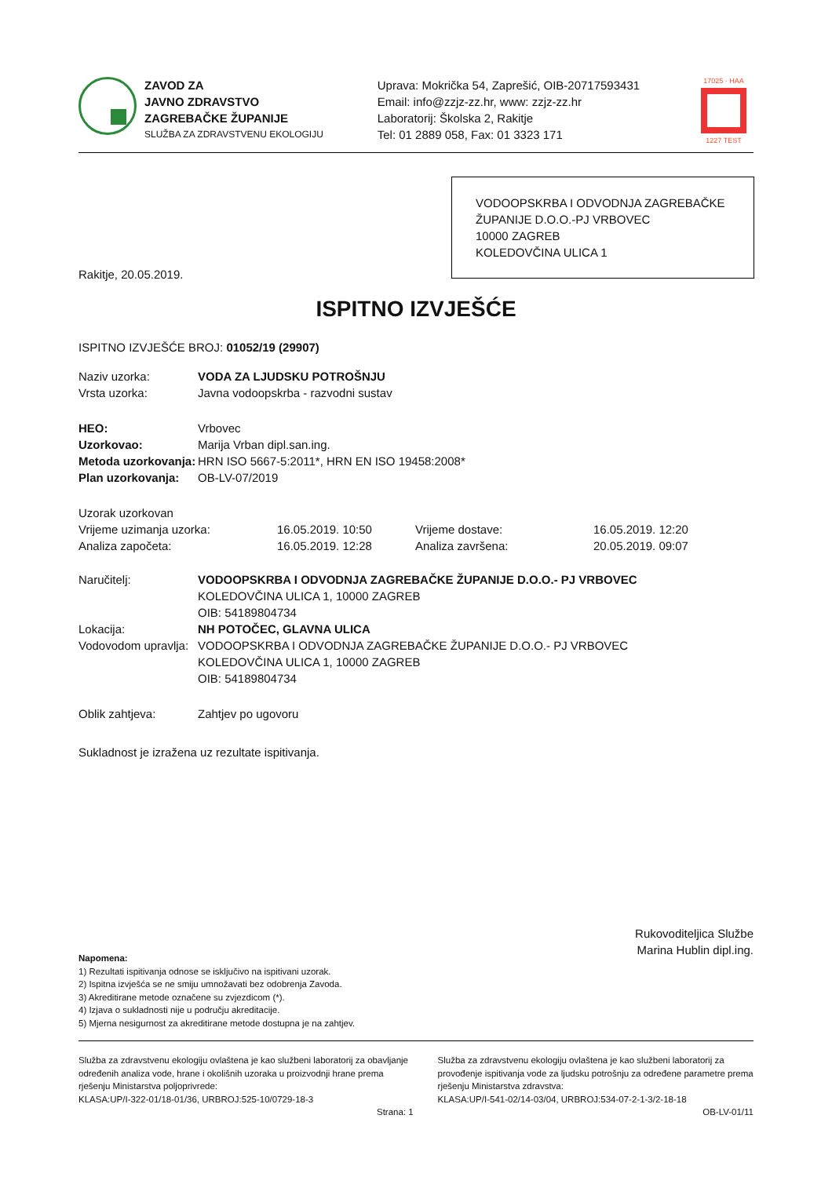ZAVOD ZA
JAVNO ZDRAVSTVO
ZAGREBAČKE ŽUPANIJE
SLUŽBA ZA ZDRAVSTVENU EKOLOGIJU
Uprava: Mokrička 54, Zaprešić, OIB-20717593431
Email: info@zzjz-zz.hr, www: zzjz-zz.hr
Laboratorij: Školska 2, Rakitje
Tel: 01 2889 058, Fax: 01 3323 171
17025 · HAA
1227 TEST
VODOOPSKRBA I ODVODNJA ZAGREBAČKE ŽUPANIJE D.O.O.-PJ VRBOVEC
10000 ZAGREB
KOLEDOVČINA ULICA 1
Rakitje, 20.05.2019.
ISPITNO IZVJEŠĆE
ISPITNO IZVJEŠĆE BROJ: 01052/19 (29907)
| Naziv uzorka: | VODA ZA LJUDSKU POTROŠNJU |
| Vrsta uzorka: | Javna vodoopskrba - razvodni sustav |
| HEO: | Vrbovec |
| Uzorkovao: | Marija Vrban dipl.san.ing. |
| Metoda uzorkovanja: | HRN ISO 5667-5:2011*, HRN EN ISO 19458:2008* |
| Plan uzorkovanja: | OB-LV-07/2019 |
| Uzorak uzorkovan | | | |
| Vrijeme uzimanja uzorka: | 16.05.2019. 10:50 | Vrijeme dostave: | 16.05.2019. 12:20 |
| Analiza započeta: | 16.05.2019. 12:28 | Analiza završena: | 20.05.2019. 09:07 |
| Naručitelj: | VODOOPSKRBA I ODVODNJA ZAGREBAČKE ŽUPANIJE D.O.O.- PJ VRBOVEC KOLEDOVČINA ULICA 1, 10000 ZAGREB OIB: 54189804734 |
| Lokacija: | NH POTOČEC, GLAVNA ULICA |
| Vodovodom upravlja: | VODOOPSKRBA I ODVODNJA ZAGREBAČKE ŽUPANIJE D.O.O.- PJ VRBOVEC KOLEDOVČINA ULICA 1, 10000 ZAGREB OIB: 54189804734 |
| Oblik zahtjeva: | Zahtjev po ugovoru |
Sukladnost je izražena uz rezultate ispitivanja.
Rukovoditeljica Službe
Marina Hublin dipl.ing.
Napomena:
1) Rezultati ispitivanja odnose se isključivo na ispitivani uzorak.
2) Ispitna izvješća se ne smiju umnožavati bez odobrenja Zavoda.
3) Akreditirane metode označene su zvjezdicom (*).
4) Izjava o sukladnosti nije u području akreditacije.
5) Mjerna nesigurnost za akreditirane metode dostupna je na zahtjev.
Služba za zdravstvenu ekologiju ovlaštena je kao službeni laboratorij za obavljanje određenih analiza vode, hrane i okolišnih uzoraka u proizvodnji hrane prema rješenju Ministarstva poljoprivrede:
KLASA:UP/I-322-01/18-01/36, URBROJ:525-10/0729-18-3
Služba za zdravstvenu ekologiju ovlaštena je kao službeni laboratorij za provođenje ispitivanja vode za ljudsku potrošnju za određene parametre prema rješenju Ministarstva zdravstva:
KLASA:UP/I-541-02/14-03/04, URBROJ:534-07-2-1-3/2-18-18
Strana: 1 OB-LV-01/11